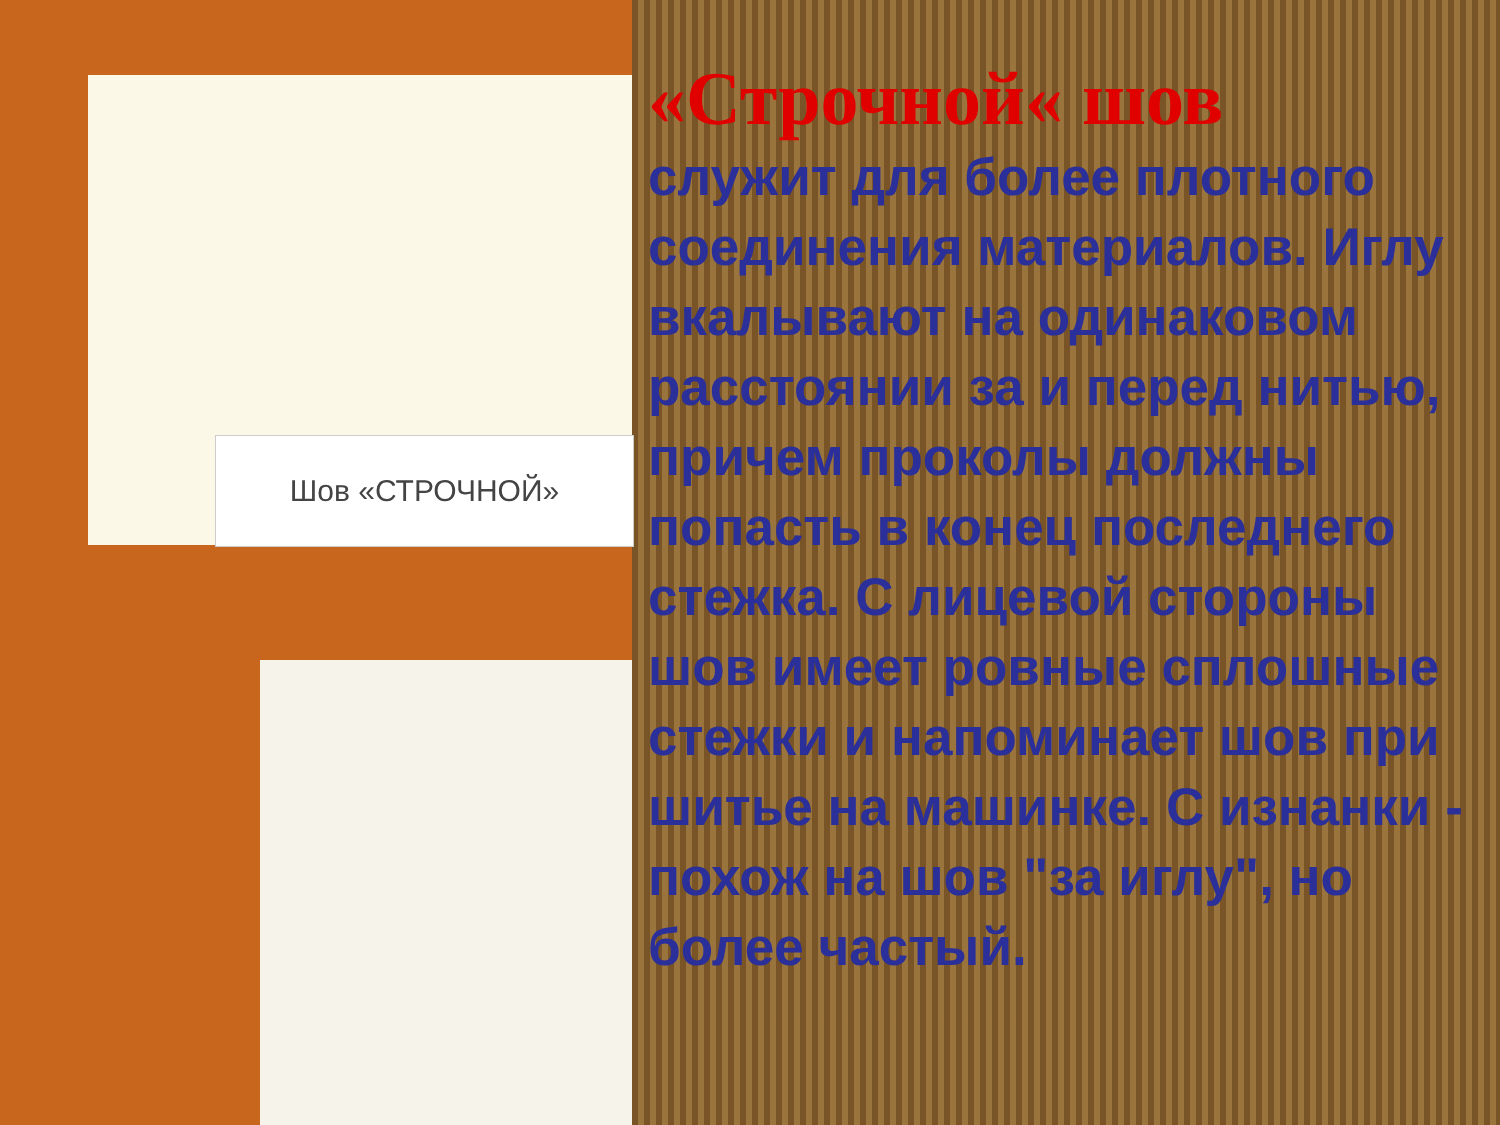Шов «СТРОЧНОЙ»
«Строчной« шов
служит для более плотного соединения материалов. Иглу вкалывают на одинаковом расстоянии за и перед нитью, причем проколы должны попасть в конец последнего стежка. С лицевой стороны шов имеет ровные сплошные стежки и напоминает шов при шитье на машинке. С изнанки - похож на шов "за иглу", но более частый.